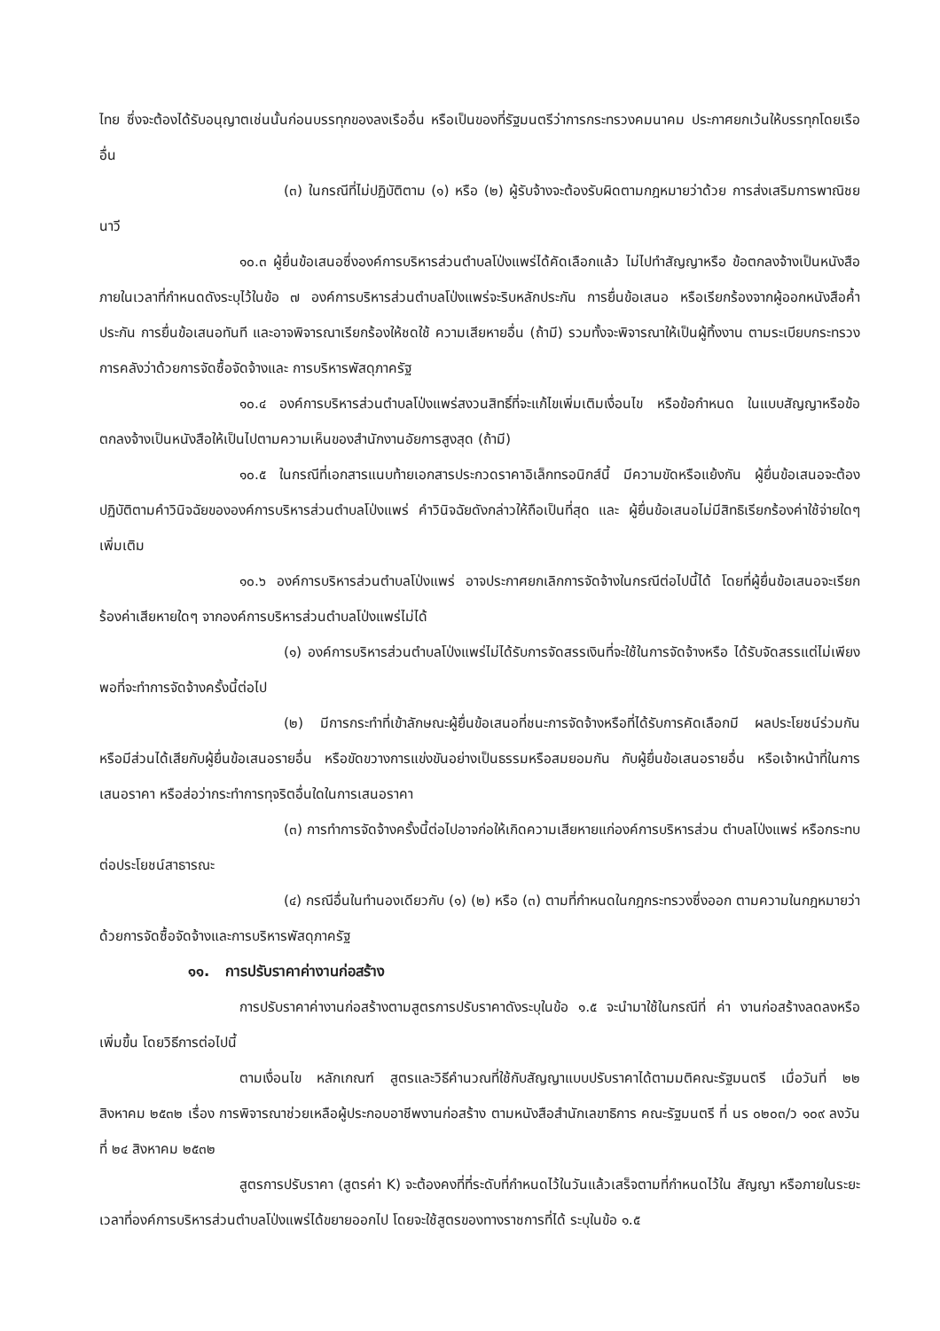ไทย ซึ่งจะต้องได้รับอนุญาตเช่นนั้นก่อนบรรทุกของลงเรืออื่น หรือเป็นของที่รัฐมนตรีว่าการกระทรวงคมนาคม ประกาศยกเว้นให้บรรทุกโดยเรืออื่น
(๓) ในกรณีที่ไม่ปฏิบัติตาม (๑) หรือ (๒) ผู้รับจ้างจะต้องรับผิดตามกฎหมายว่าด้วย การส่งเสริมการพาณิชยนาวี
๑๐.๓ ผู้ยื่นข้อเสนอซึ่งองค์การบริหารส่วนตำบลโป่งแพร่ได้คัดเลือกแล้ว ไม่ไปทำสัญญาหรือ ข้อตกลงจ้างเป็นหนังสือภายในเวลาที่กำหนดดังระบุไว้ในข้อ ๗ องค์การบริหารส่วนตำบลโป่งแพร่จะริบหลักประกัน การยื่นข้อเสนอ หรือเรียกร้องจากผู้ออกหนังสือค้ำประกัน การยื่นข้อเสนอทันที และอาจพิจารณาเรียกร้องให้ชดใช้ ความเสียหายอื่น (ถ้ามี) รวมทั้งจะพิจารณาให้เป็นผู้ทิ้งงาน ตามระเบียบกระทรวงการคลังว่าด้วยการจัดซื้อจัดจ้างและ การบริหารพัสดุภาครัฐ
๑๐.๔ องค์การบริหารส่วนตำบลโป่งแพร่สงวนสิทธิ์ที่จะแก้ไขเพิ่มเติมเงื่อนไข หรือข้อกำหนด ในแบบสัญญาหรือข้อตกลงจ้างเป็นหนังสือให้เป็นไปตามความเห็นของสำนักงานอัยการสูงสุด (ถ้ามี)
๑๐.๕ ในกรณีที่เอกสารแนบท้ายเอกสารประกวดราคาอิเล็กทรอนิกส์นี้ มีความขัดหรือแย้งกัน ผู้ยื่นข้อเสนอจะต้องปฏิบัติตามคำวินิจฉัยขององค์การบริหารส่วนตำบลโป่งแพร่ คำวินิจฉัยดังกล่าวให้ถือเป็นที่สุด และ ผู้ยื่นข้อเสนอไม่มีสิทธิเรียกร้องค่าใช้จ่ายใดๆ เพิ่มเติม
๑๐.๖ องค์การบริหารส่วนตำบลโป่งแพร่ อาจประกาศยกเลิกการจัดจ้างในกรณีต่อไปนี้ได้ โดยที่ผู้ยื่นข้อเสนอจะเรียกร้องค่าเสียหายใดๆ จากองค์การบริหารส่วนตำบลโป่งแพร่ไม่ได้
(๑) องค์การบริหารส่วนตำบลโป่งแพร่ไม่ได้รับการจัดสรรเงินที่จะใช้ในการจัดจ้างหรือ ได้รับจัดสรรแต่ไม่เพียงพอที่จะทำการจัดจ้างครั้งนี้ต่อไป
(๒) มีการกระทำที่เข้าลักษณะผู้ยื่นข้อเสนอที่ชนะการจัดจ้างหรือที่ได้รับการคัดเลือกมี ผลประโยชน์ร่วมกัน หรือมีส่วนได้เสียกับผู้ยื่นข้อเสนอรายอื่น หรือขัดขวางการแข่งขันอย่างเป็นธรรมหรือสมยอมกัน กับผู้ยื่นข้อเสนอรายอื่น หรือเจ้าหน้าที่ในการเสนอราคา หรือส่อว่ากระทำการทุจริตอื่นใดในการเสนอราคา
(๓) การทำการจัดจ้างครั้งนี้ต่อไปอาจก่อให้เกิดความเสียหายแก่องค์การบริหารส่วน ตำบลโป่งแพร่ หรือกระทบต่อประโยชน์สาธารณะ
(๔) กรณีอื่นในทำนองเดียวกับ (๑) (๒) หรือ (๓) ตามที่กำหนดในกฎกระทรวงซึ่งออก ตามความในกฎหมายว่าด้วยการจัดซื้อจัดจ้างและการบริหารพัสดุภาครัฐ
๑๑. การปรับราคาค่างานก่อสร้าง
การปรับราคาค่างานก่อสร้างตามสูตรการปรับราคาดังระบุในข้อ ๑.๕ จะนำมาใช้ในกรณีที่ ค่า งานก่อสร้างลดลงหรือเพิ่มขึ้น โดยวิธีการต่อไปนี้
ตามเงื่อนไข หลักเกณฑ์ สูตรและวิธีคำนวณที่ใช้กับสัญญาแบบปรับราคาได้ตามมติคณะรัฐมนตรี เมื่อวันที่ ๒๒ สิงหาคม ๒๕๓๒ เรื่อง การพิจารณาช่วยเหลือผู้ประกอบอาชีพงานก่อสร้าง ตามหนังสือสำนักเลขาธิการ คณะรัฐมนตรี ที่ นร ๐๒๐๓/ว ๑๐๙ ลงวันที่ ๒๔ สิงหาคม ๒๕๓๒
สูตรการปรับราคา (สูตรค่า K) จะต้องคงที่ที่ระดับที่กำหนดไว้ในวันแล้วเสร็จตามที่กำหนดไว้ใน สัญญา หรือภายในระยะเวลาที่องค์การบริหารส่วนตำบลโป่งแพร่ได้ขยายออกไป โดยจะใช้สูตรของทางราชการที่ได้ ระบุในข้อ ๑.๕